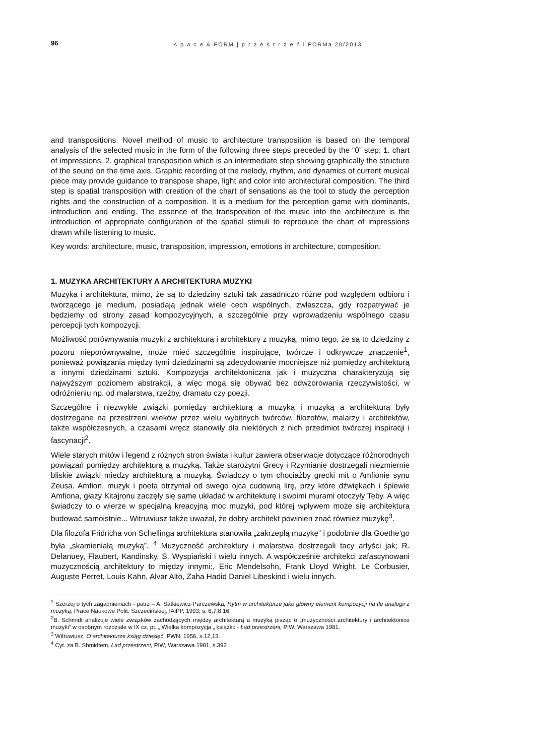96 s p a c e & FORM | p r z e s t r z e ń i FORMa 20/2013
and transpositions. Novel method of music to architecture transposition is based on the temporal analysis of the selected music in the form of the following three steps preceded by the “0” step: 1. chart of impressions, 2. graphical transposition which is an intermediate step showing graphically the structure of the sound on the time axis. Graphic recording of the melody, rhythm, and dynamics of current musical piece may provide guidance to transpose shape, light and color into architectural composition. The third step is spatial transposition with creation of the chart of sensations as the tool to study the perception rights and the construction of a composition. It is a medium for the perception game with dominants, introduction and ending. The essence of the transposition of the music into the architecture is the introduction of appropriate configuration of the spatial stimuli to reproduce the chart of impressions drawn while listening to music.
Key words: architecture, music, transposition, impression, emotions in architecture, composition.
1. MUZYKA ARCHITEKTURY A ARCHITEKTURA MUZYKI
Muzyka i architektura, mimo, że są to dziedziny sztuki tak zasadniczo różne pod względem odbioru i tworzącego je medium, posiadają jednak wiele cech wspólnych, zwłaszcza, gdy rozpatrywać je będziemy od strony zasad kompozycyjnych, a szczególnie przy wprowadzeniu wspólnego czasu percepcji tych kompozycji.
Możliwość porównywania muzyki z architekturą i architektury z muzyką, mimo tego, że są to dziedziny z pozoru nieporównywalne, może mieć szczególnie inspirujące, twórcze i odkrywcze znaczenie<sup>1</sup>, ponieważ powiązania między tymi dziedzinami są zdecydowanie mocniejsze niż pomiędzy architekturą a innymi dziedzinami sztuki. Kompozycja architektoniczna jak i muzyczna charakteryzują się najwyższym poziomem abstrakcji, a więc mogą się obywać bez odwzorowania rzeczywistości, w odróżnieniu np. od malarstwa, rzeźby, dramatu czy poezji.
Szczególne i niezwykłe związki pomiędzy architekturą a muzyką i muzyką a architekturą były dostrzegane na przestrzeni wieków przez wielu wybitnych twórców, filozofów, malarzy i architektów, także współczesnych, a czasami wręcz stanowiły dla niektórych z nich przedmiot twórczej inspiracji i fascynacji<sup>2</sup>.
Wiele starych mitów i legend z różnych stron świata i kultur zawiera obserwacje dotyczące różnorodnych powiązań pomiędzy architekturą a muzyką. Także starożytni Grecy i Rzymianie dostrzegali niezmiernie bliskie związki miedzy architekturą a muzyką. Świadczy o tym chociażby grecki mit o Amfionie synu Zeusa. Amfion, muzyk i poeta otrzymał od swego ojca cudowną lirę, przy które dźwiękach i śpiewie Amfiona, głazy Kitajronu zaczęły się same układać w architekturę i swoimi murami otoczyły Teby. A więc świadczy to o wierze w specjalną kreacyjną moc muzyki, pod której wpływem może się architektura budować samoistnie... Witruwiusz także uważał, że dobry architekt powinien znać również muzykę<sup>3</sup>.
Dla filozofa Fridricha von Schellinga architektura stanowiła „zakrzepłą muzykę” i podobnie dla Goethe’go była „skamieniałą muzyką”. <sup>4</sup> Muzyczność architektury i malarstwa dostrzegali tacy artyści jak; R. Delanuey, Flaubert, Kandinsky, S. Wyspiański i wielu innych. A współcześnie architekci zafascynowani muzycznością architektury to między innymi:, Eric Mendelsohn, Frank Lloyd Wright, Le Corbusier, Auguste Perret, Louis Kahn, Alvar Alto, Zaha Hadid Daniel Libeskind i wielu innych.
<sup>1</sup> Szerzej o tych zagadnieniach - patrz – A. Satkiewicz-Parczewska, Rytm w architekturze jako główny element kompozycji na tle analogii z muzyką, Prace Naukowe Polit. Szczecińskiej, IAiPP, 1993, s. 6,7,8,16.
<sup>2</sup> B. Schmidt analizuje wiele związków zachodzących między architekturą a muzyką pisząc o „muzyczności architektury i architektonice muzyki” w osobnym rozdziale w IX cz. pt. „ Wielka kompozycja „ książki: - Ład przestrzeni, PIW, Warszawa 1981.
<sup>3</sup> Witruwiusz, O architekturze ksiąg dziesięć, PWN, 1956, s.12,13.
<sup>4</sup> Cyt. za B. Shmidtem, Ład przestrzeni, PIW, Warszawa 1981, s.392